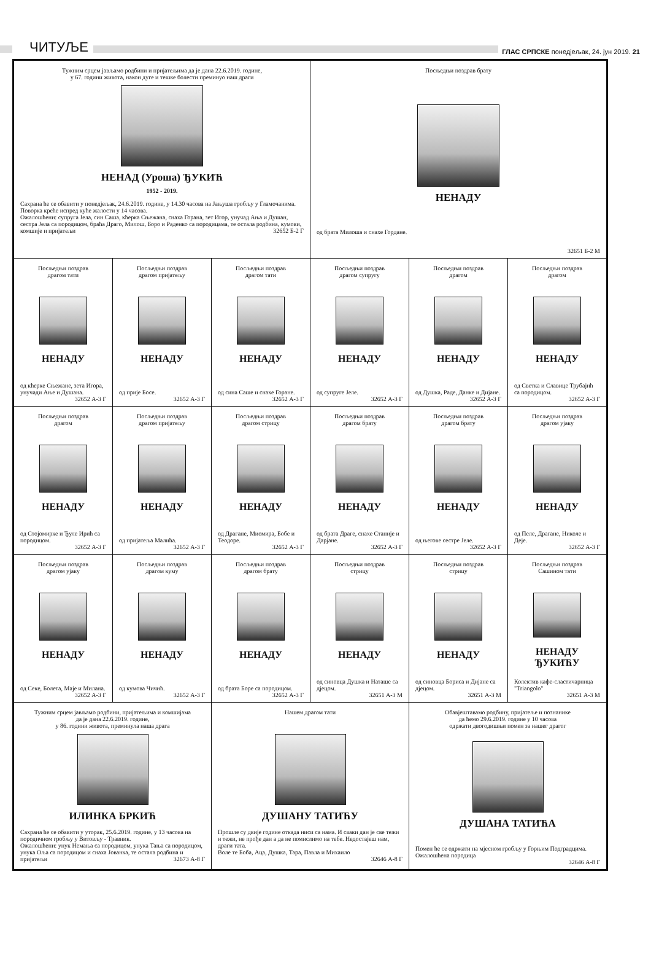ЧИТУЉЕ
ГЛАС СРПСКЕ понедјељак, 24. јун 2019. 21
Тужним срцем јављамо родбини и пријатељима да је дана 22.6.2019. године,
у 67. години живота, након дуге и тешке болести преминуо наш драги
НЕНАД (Уроша) ЂУКИЋ
1952 - 2019.
Сахрана ће се обавити у понедјељак, 24.6.2019. године, у 14.30 часова на Јањуша гробљу у Гламочанима.
Поворка креће испред куће жалости у 14 часова.
Ожалошћени: супруга Јела, син Саша, кћерка Сњежана, снаха Горана, зет Игор, унучад Ања и Душан, сестра Јела са породицом, браћа Драго, Милош, Боро и Раденко са породицама, те остала родбина, кумови, комшије и пријатељи 32652 Б-2 Г
Посљедњи поздрав брату
НЕНАДУ
од брата Милоша и снахе Гордане.
32651 Б-2 М
Посљедњи поздрав
драгом тати
НЕНАДУ
од кћерке Сњежане, зета Игора, унучади Ање и Душана.
32652 А-3 Г
Посљедњи поздрав
драгом пријатељу
НЕНАДУ
од прије Босе.
32652 А-3 Г
Посљедњи поздрав
драгом тати
НЕНАДУ
од сина Саше и снахе Горане.
32652 А-3 Г
Посљедњи поздрав
драгом супругу
НЕНАДУ
од супруге Јеле.
32652 А-3 Г
Посљедњи поздрав
драгом
НЕНАДУ
од Душка, Раде, Данке и Дијане.
32652 А-3 Г
Посљедњи поздрав
драгом
НЕНАДУ
од Светка и Славице Трубајић са породицом.
32652 А-3 Г
Посљедњи поздрав
драгом
НЕНАДУ
од Стојомирке и Ђуле Ирић са породицом.
32652 А-3 Г
Посљедњи поздрав
драгом пријатељу
НЕНАДУ
од пријатеља Малића.
32652 А-3 Г
Посљедњи поздрав
драгом стрицу
НЕНАДУ
од Драгане, Миомира, Бобе и Теодоре.
32652 А-3 Г
Посљедњи поздрав
драгом брату
НЕНАДУ
од брата Драге, снахе Станије и Дарјане.
32652 А-3 Г
Посљедњи поздрав
драгом брату
НЕНАДУ
од његове сестре Јеле.
32652 А-3 Г
Посљедњи поздрав
драгом ујаку
НЕНАДУ
од Пеле, Драгане, Николе и Деје.
32652 А-3 Г
Посљедњи поздрав
драгом ујаку
НЕНАДУ
од Секе, Болета, Маје и Милана.
32652 А-3 Г
Посљедњи поздрав
драгом куму
НЕНАДУ
од кумова Чичић.
32652 А-3 Г
Посљедњи поздрав
драгом брату
НЕНАДУ
од брата Боре са породицом.
32652 А-3 Г
Посљедњи поздрав
стрицу
НЕНАДУ
од синовца Душка и Наташе са дјецом.
32651 А-3 М
Посљедњи поздрав
стрицу
НЕНАДУ
од синовца Бориса и Дијане са дјецом.
32651 А-3 М
Посљедњи поздрав
Сашином тати
НЕНАДУ
ЂУКИЋУ
Колектив кафе-сластичарница "Triangolo"
32651 А-3 М
Тужним срцем јављамо родбини, пријатељима и комшијама
да је дана 22.6.2019. године,
у 86. години живота, преминула наша драга
ИЛИНКА БРКИЋ
Сахрана ће се обавити у уторак, 25.6.2019. године, у 13 часова на породичном гробљу у Витовљу - Травник.
Ожалошћени: унук Немања са породицом, унука Тања са породицом, унука Оља са породицом и снаха Јованка, те остала родбина и пријатељи 32673 А-8 Г
Нашем драгом тати
ДУШАНУ ТАТИЋУ
Прошле су двије године откада ниси са нама. И сваки дан је све тежи и тежи, не прође дан а да не помислимо на тебе. Недостајеш нам, драги тата.
Воле те Боба, Аца, Душка, Тара, Павла и Михаило
32646 А-8 Г
Обавјештавамо родбину, пријатеље и познанике
да ћемо 29.6.2019. године у 10 часова
одржати двогодишњи помен за нашег драгог
ДУШАНА ТАТИЋА
Помен ће се одржати на мјесном гробљу у Горњим Подградцима.
Ожалошћена породица
32646 А-8 Г